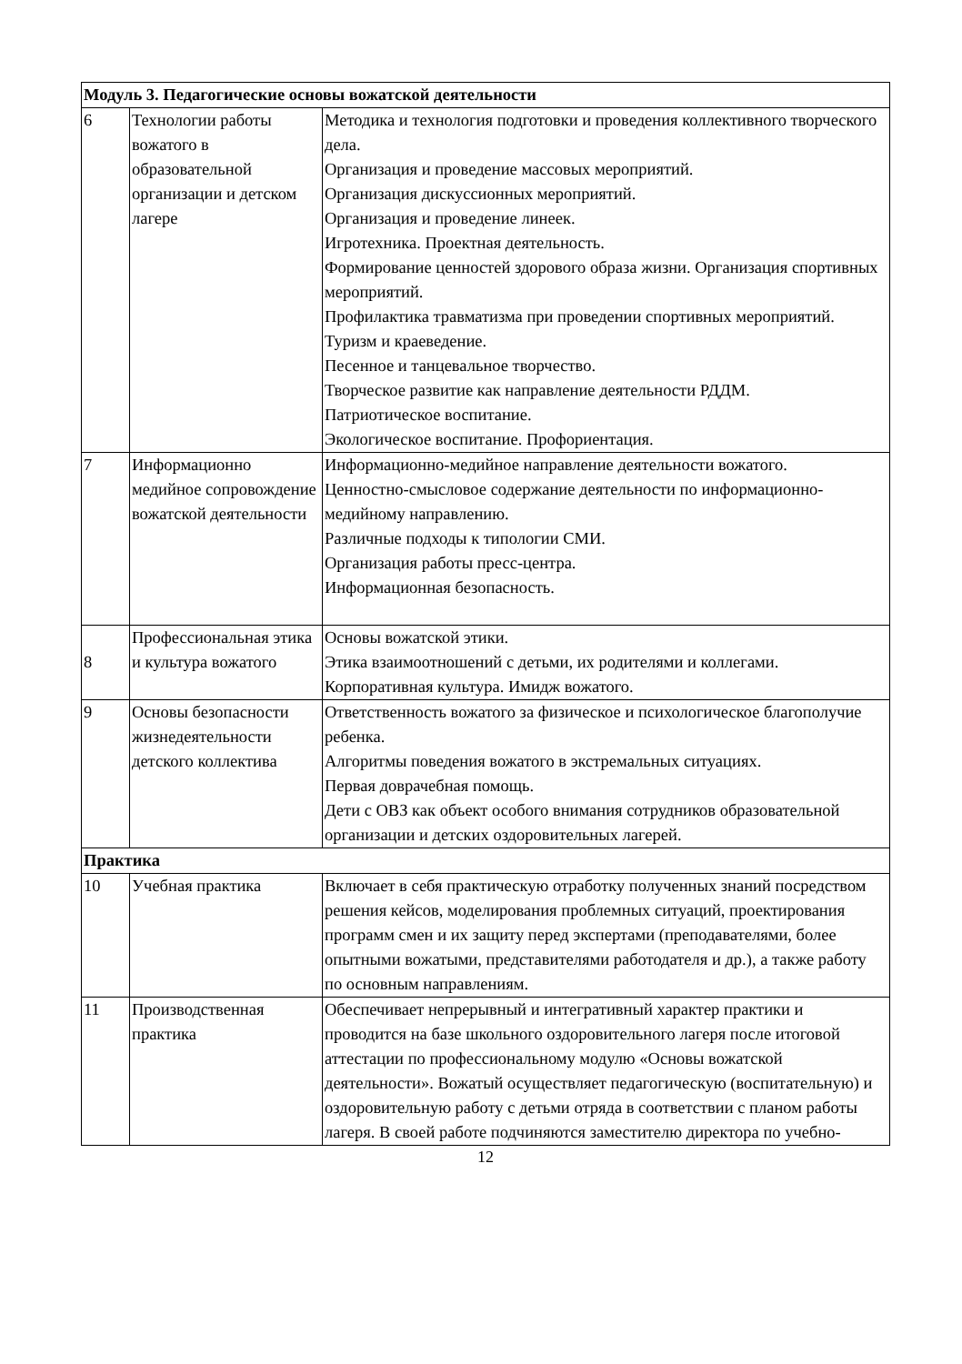| Модуль 3. Педагогические основы вожатской деятельности | | |
| 6 | Технологии работы вожатого в образовательной организации и детском лагере | Методика и технология подготовки и проведения коллективного творческого дела. Организация и проведение массовых мероприятий. Организация дискуссионных мероприятий. Организация и проведение линеек. Игротехника. Проектная деятельность. Формирование ценностей здорового образа жизни. Организация спортивных мероприятий. Профилактика травматизма при проведении спортивных мероприятий. Туризм и краеведение. Песенное и танцевальное творчество. Творческое развитие как направление деятельности РДДМ. Патриотическое воспитание. Экологическое воспитание. Профориентация. |
| 7 | Информационно медийное сопровождение вожатской деятельности | Информационно-медийное направление деятельности вожатого. Ценностно-смысловое содержание деятельности по информационно-медийному направлению. Различные подходы к типологии СМИ. Организация работы пресс-центра. Информационная безопасность. |
| 8 | Профессиональная этика и культура вожатого | Основы вожатской этики. Этика взаимоотношений с детьми, их родителями и коллегами. Корпоративная культура. Имидж вожатого. |
| 9 | Основы безопасности жизнедеятельности детского коллектива | Ответственность вожатого за физическое и психологическое благополучие ребенка. Алгоритмы поведения вожатого в экстремальных ситуациях. Первая доврачебная помощь. Дети с ОВЗ как объект особого внимания сотрудников образовательной организации и детских оздоровительных лагерей. |
| Практика | | |
| 10 | Учебная практика | Включает в себя практическую отработку полученных знаний посредством решения кейсов, моделирования проблемных ситуаций, проектирования программ смен и их защиту перед экспертами (преподавателями, более опытными вожатыми, представителями работодателя и др.), а также работу по основным направлениям. |
| 11 | Производственная практика | Обеспечивает непрерывный и интегративный характер практики и проводится на базе школьного оздоровительного лагеря после итоговой аттестации по профессиональному модулю «Основы вожатской деятельности». Вожатый осуществляет педагогическую (воспитательную) и оздоровительную работу с детьми отряда в соответствии с планом работы лагеря. В своей работе подчиняются заместителю директора по учебно- |
12